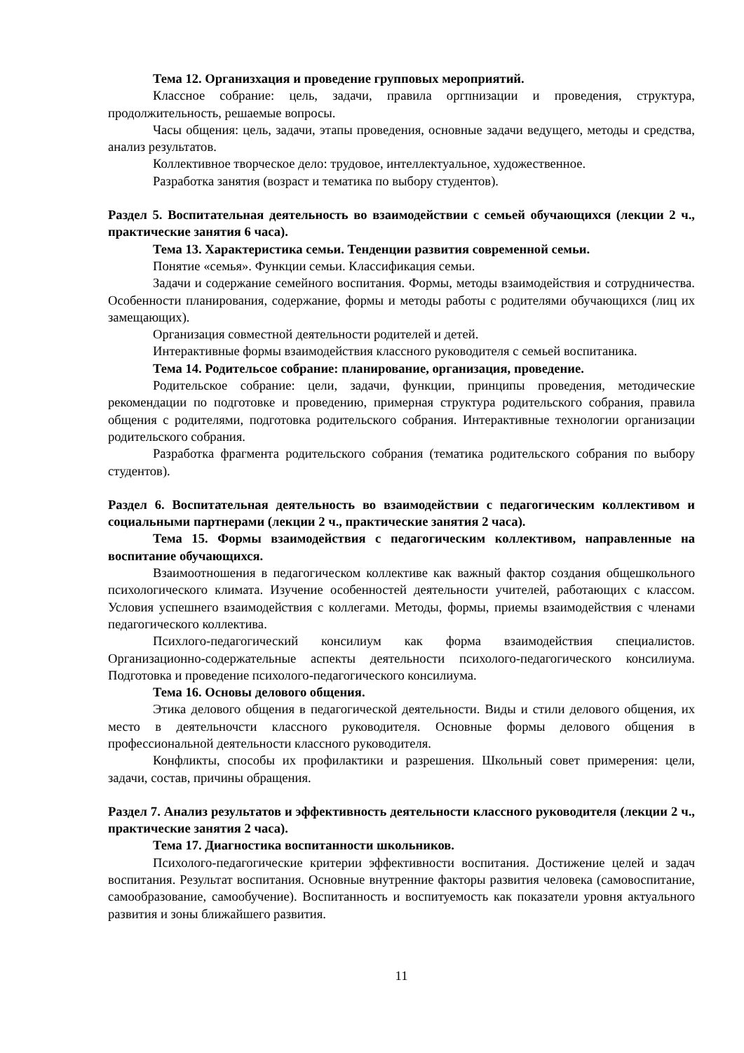Тема 12. Организхация и проведение групповых мероприятий.
Классное собрание: цель, задачи, правила оргпнизации и проведения, структура, продолжительность, решаемые вопросы.
Часы общения: цель, задачи, этапы проведения, основные задачи ведущего, методы и средства, анализ результатов.
Коллективное творческое дело: трудовое, интеллектуальное, художественное.
Разработка занятия (возраст и тематика по выбору студентов).
Раздел 5. Воспитательная деятельность во взаимодействии с семьей обучающихся (лекции 2 ч., практические занятия 6 часа).
Тема 13. Характеристика семьи. Тенденции развития современной семьи.
Понятие «семья». Функции семьи. Классификация семьи.
Задачи и содержание семейного воспитания. Формы, методы взаимодействия и сотрудничества. Особенности планирования, содержание, формы и методы работы с родителями обучающихся (лиц их замещающих).
Организация совместной деятельности родителей и детей.
Интерактивные формы взаимодействия классного руководителя с семьей воспитаника.
Тема 14. Родительсое собрание: планирование, организация, проведение.
Родительское собрание: цели, задачи, функции, принципы проведения, методические рекомендации по подготовке и проведению, примерная структура родительского собрания, правила общения с родителями, подготовка родительского собрания. Интерактивные технологии организации родительского собрания.
Разработка фрагмента родительского собрания (тематика родительского собрания по выбору студентов).
Раздел 6. Воспитательная деятельность во взаимодействии с педагогическим коллективом и социальными партнерами (лекции 2 ч., практические занятия 2 часа).
Тема 15. Формы взаимодействия с педагогическим коллективом, направленные на воспитание обучающихся.
Взаимоотношения в педагогическом коллективе как важный фактор создания общешкольного психологического климата. Изучение особенностей деятельности учителей, работающих с классом. Условия успешнего взаимодействия с коллегами. Методы, формы, приемы взаимодействия с членами педагогического коллектива.
Психлого-педагогический консилиум как форма взаимодействия специалистов. Организационно-содержательные аспекты деятельности психолого-педагогического консилиума. Подготовка и проведение психолого-педагогического консилиума.
Тема 16. Основы делового общения.
Этика делового общения в педагогической деятельности. Виды и стили делового общения, их место в деятельночсти классного руководителя. Основные формы делового общения в профессиональной деятельности классного руководителя.
Конфликты, способы их профилактики и разрешения. Школьный совет примерения: цели, задачи, состав, причины обращения.
Раздел 7. Анализ результатов и эффективность деятельности классного руководителя (лекции 2 ч., практические занятия 2 часа).
Тема 17. Диагностика воспитанности школьников.
Психолого-педагогические критерии эффективности воспитания. Достижение целей и задач воспитания. Результат воспитания. Основные внутренние факторы развития человека (самовоспитание, самообразование, самообучение). Воспитанность и воспитуемость как показатели уровня актуального развития и зоны ближайшего развития.
11